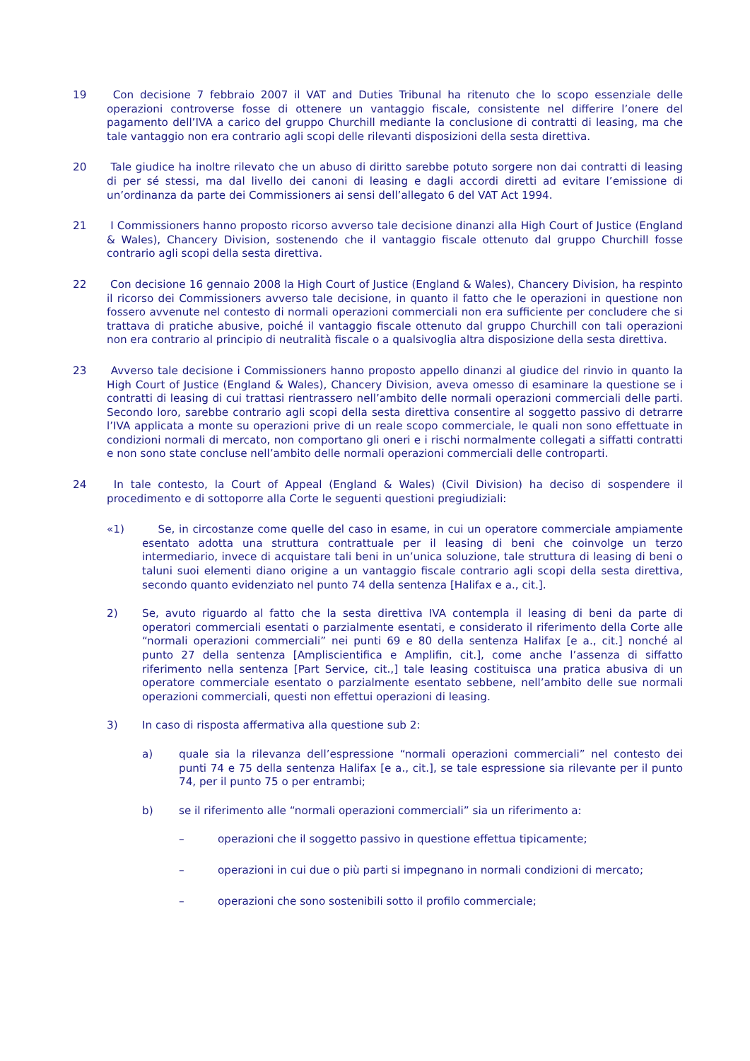19 Con decisione 7 febbraio 2007 il VAT and Duties Tribunal ha ritenuto che lo scopo essenziale delle operazioni controverse fosse di ottenere un vantaggio fiscale, consistente nel differire l’onere del pagamento dell’IVA a carico del gruppo Churchill mediante la conclusione di contratti di leasing, ma che tale vantaggio non era contrario agli scopi delle rilevanti disposizioni della sesta direttiva.
20 Tale giudice ha inoltre rilevato che un abuso di diritto sarebbe potuto sorgere non dai contratti di leasing di per sé stessi, ma dal livello dei canoni di leasing e dagli accordi diretti ad evitare l’emissione di un’ordinanza da parte dei Commissioners ai sensi dell’allegato 6 del VAT Act 1994.
21 I Commissioners hanno proposto ricorso avverso tale decisione dinanzi alla High Court of Justice (England & Wales), Chancery Division, sostenendo che il vantaggio fiscale ottenuto dal gruppo Churchill fosse contrario agli scopi della sesta direttiva.
22 Con decisione 16 gennaio 2008 la High Court of Justice (England & Wales), Chancery Division, ha respinto il ricorso dei Commissioners avverso tale decisione, in quanto il fatto che le operazioni in questione non fossero avvenute nel contesto di normali operazioni commerciali non era sufficiente per concludere che si trattava di pratiche abusive, poiché il vantaggio fiscale ottenuto dal gruppo Churchill con tali operazioni non era contrario al principio di neutralità fiscale o a qualsivoglia altra disposizione della sesta direttiva.
23 Avverso tale decisione i Commissioners hanno proposto appello dinanzi al giudice del rinvio in quanto la High Court of Justice (England & Wales), Chancery Division, aveva omesso di esaminare la questione se i contratti di leasing di cui trattasi rientrassero nell’ambito delle normali operazioni commerciali delle parti. Secondo loro, sarebbe contrario agli scopi della sesta direttiva consentire al soggetto passivo di detrarre l’IVA applicata a monte su operazioni prive di un reale scopo commerciale, le quali non sono effettuate in condizioni normali di mercato, non comportano gli oneri e i rischi normalmente collegati a siffatti contratti e non sono state concluse nell’ambito delle normali operazioni commerciali delle controparti.
24 In tale contesto, la Court of Appeal (England & Wales) (Civil Division) ha deciso di sospendere il procedimento e di sottoporre alla Corte le seguenti questioni pregiudiziali:
«1) Se, in circostanze come quelle del caso in esame, in cui un operatore commerciale ampiamente esentato adotta una struttura contrattuale per il leasing di beni che coinvolge un terzo intermediario, invece di acquistare tali beni in un’unica soluzione, tale struttura di leasing di beni o taluni suoi elementi diano origine a un vantaggio fiscale contrario agli scopi della sesta direttiva, secondo quanto evidenziato nel punto 74 della sentenza [Halifax e a., cit.].
2) Se, avuto riguardo al fatto che la sesta direttiva IVA contempla il leasing di beni da parte di operatori commerciali esentati o parzialmente esentati, e considerato il riferimento della Corte alle “normali operazioni commerciali” nei punti 69 e 80 della sentenza Halifax [e a., cit.] nonché al punto 27 della sentenza [Ampliscientifica e Amplifin, cit.], come anche l’assenza di siffatto riferimento nella sentenza [Part Service, cit.,] tale leasing costituisca una pratica abusiva di un operatore commerciale esentato o parzialmente esentato sebbene, nell’ambito delle sue normali operazioni commerciali, questi non effettui operazioni di leasing.
3) In caso di risposta affermativa alla questione sub 2:
a) quale sia la rilevanza dell’espressione “normali operazioni commerciali” nel contesto dei punti 74 e 75 della sentenza Halifax [e a., cit.], se tale espressione sia rilevante per il punto 74, per il punto 75 o per entrambi;
b) se il riferimento alle “normali operazioni commerciali” sia un riferimento a:
– operazioni che il soggetto passivo in questione effettua tipicamente;
– operazioni in cui due o più parti si impegnano in normali condizioni di mercato;
– operazioni che sono sostenibili sotto il profilo commerciale;